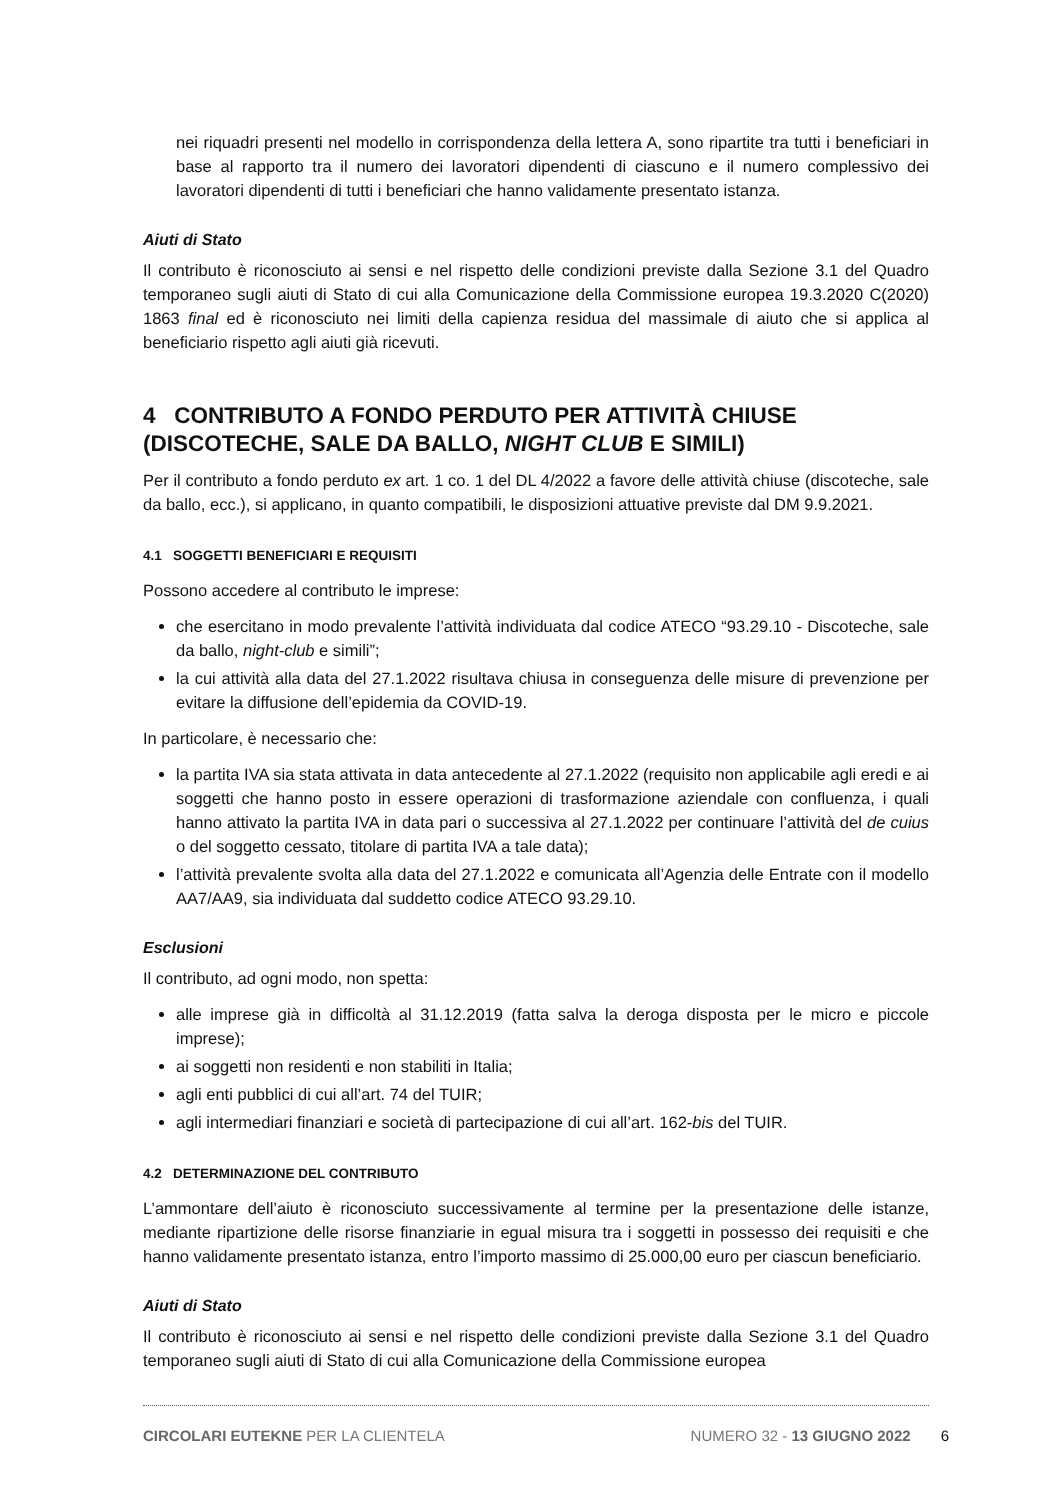nei riquadri presenti nel modello in corrispondenza della lettera A, sono ripartite tra tutti i beneficiari in base al rapporto tra il numero dei lavoratori dipendenti di ciascuno e il numero complessivo dei lavoratori dipendenti di tutti i beneficiari che hanno validamente presentato istanza.
Aiuti di Stato
Il contributo è riconosciuto ai sensi e nel rispetto delle condizioni previste dalla Sezione 3.1 del Quadro temporaneo sugli aiuti di Stato di cui alla Comunicazione della Commissione europea 19.3.2020 C(2020) 1863 final ed è riconosciuto nei limiti della capienza residua del massimale di aiuto che si applica al beneficiario rispetto agli aiuti già ricevuti.
4 CONTRIBUTO A FONDO PERDUTO PER ATTIVITÀ CHIUSE (DISCOTECHE, SALE DA BALLO, NIGHT CLUB E SIMILI)
Per il contributo a fondo perduto ex art. 1 co. 1 del DL 4/2022 a favore delle attività chiuse (discoteche, sale da ballo, ecc.), si applicano, in quanto compatibili, le disposizioni attuative previste dal DM 9.9.2021.
4.1 SOGGETTI BENEFICIARI E REQUISITI
Possono accedere al contributo le imprese:
che esercitano in modo prevalente l’attività individuata dal codice ATECO “93.29.10 - Discoteche, sale da ballo, night-club e simili”;
la cui attività alla data del 27.1.2022 risultava chiusa in conseguenza delle misure di prevenzione per evitare la diffusione dell’epidemia da COVID-19.
In particolare, è necessario che:
la partita IVA sia stata attivata in data antecedente al 27.1.2022 (requisito non applicabile agli eredi e ai soggetti che hanno posto in essere operazioni di trasformazione aziendale con confluenza, i quali hanno attivato la partita IVA in data pari o successiva al 27.1.2022 per continuare l’attività del de cuius o del soggetto cessato, titolare di partita IVA a tale data);
l’attività prevalente svolta alla data del 27.1.2022 e comunicata all’Agenzia delle Entrate con il modello AA7/AA9, sia individuata dal suddetto codice ATECO 93.29.10.
Esclusioni
Il contributo, ad ogni modo, non spetta:
alle imprese già in difficoltà al 31.12.2019 (fatta salva la deroga disposta per le micro e piccole imprese);
ai soggetti non residenti e non stabiliti in Italia;
agli enti pubblici di cui all’art. 74 del TUIR;
agli intermediari finanziari e società di partecipazione di cui all’art. 162-bis del TUIR.
4.2 DETERMINAZIONE DEL CONTRIBUTO
L’ammontare dell’aiuto è riconosciuto successivamente al termine per la presentazione delle istanze, mediante ripartizione delle risorse finanziarie in egual misura tra i soggetti in possesso dei requisiti e che hanno validamente presentato istanza, entro l’importo massimo di 25.000,00 euro per ciascun beneficiario.
Aiuti di Stato
Il contributo è riconosciuto ai sensi e nel rispetto delle condizioni previste dalla Sezione 3.1 del Quadro temporaneo sugli aiuti di Stato di cui alla Comunicazione della Commissione europea
CIRCOLARI EUTEKNE PER LA CLIENTELA NUMERO 32 - 13 GIUGNO 2022 6